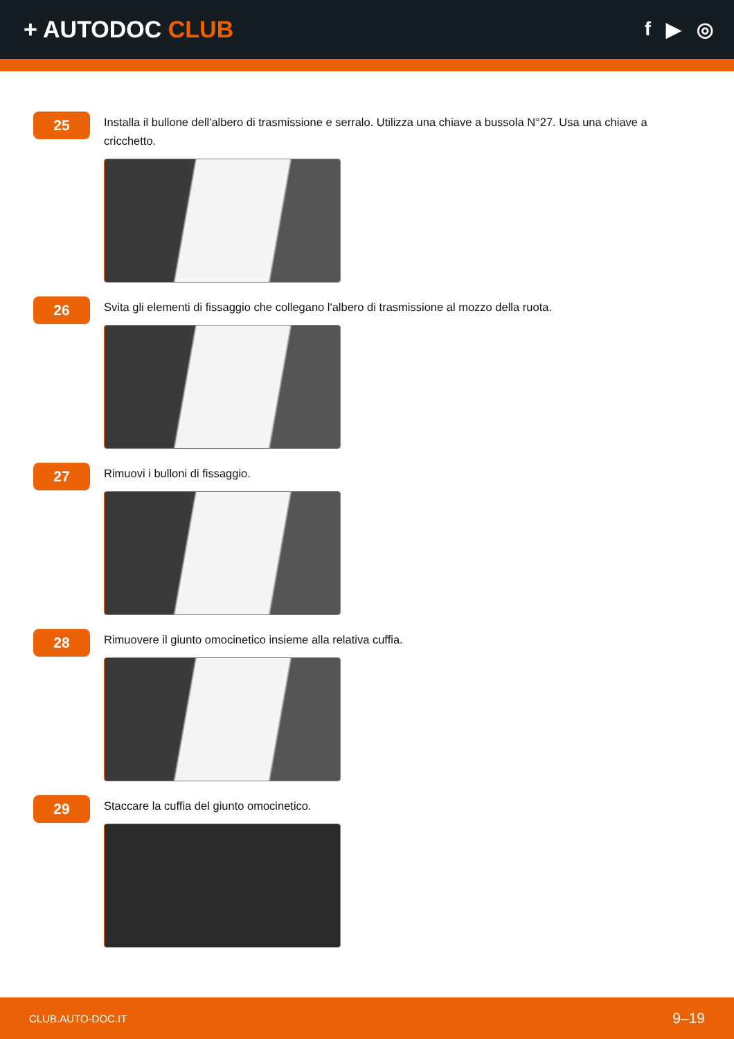+ AUTODOC CLUB
f ▶ ◎
25
Installa il bullone dell'albero di trasmissione e serralo. Utilizza una chiave a bussola N°27. Usa una chiave a cricchetto.
26
Svita gli elementi di fissaggio che collegano l'albero di trasmissione al mozzo della ruota.
27
Rimuovi i bulloni di fissaggio.
28
Rimuovere il giunto omocinetico insieme alla relativa cuffia.
29
Staccare la cuffia del giunto omocinetico.
CLUB.AUTO-DOC.IT 9–19